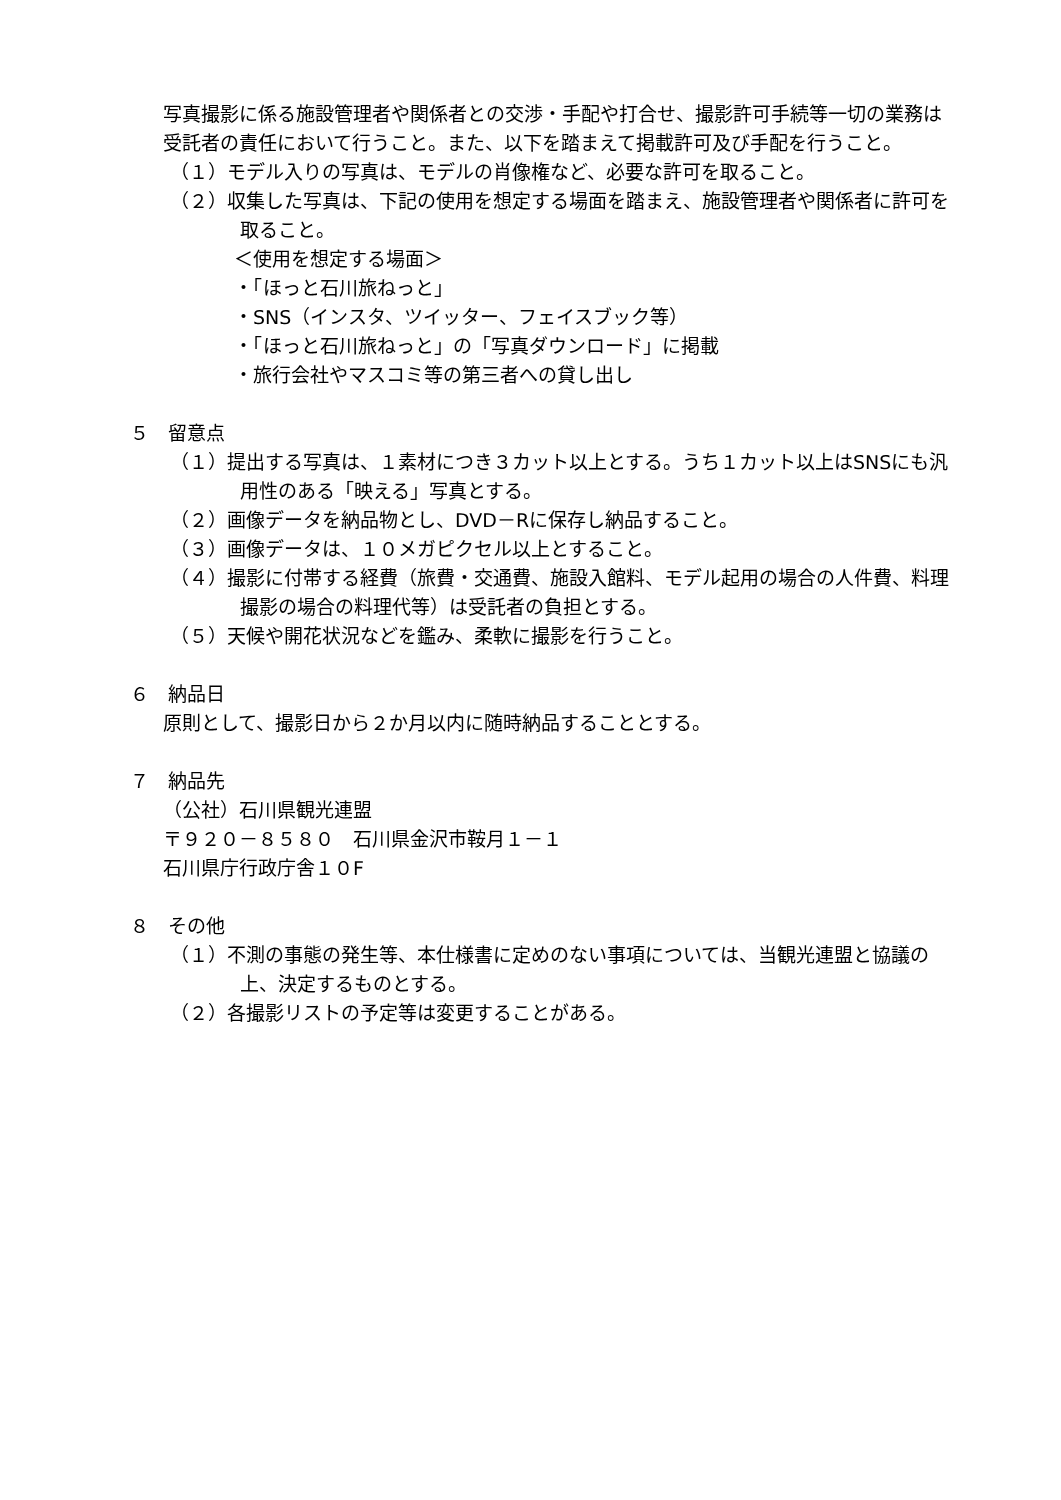写真撮影に係る施設管理者や関係者との交渉・手配や打合せ、撮影許可手続等一切の業務は受託者の責任において行うこと。また、以下を踏まえて掲載許可及び手配を行うこと。
（１）モデル入りの写真は、モデルの肖像権など、必要な許可を取ること。
（２）収集した写真は、下記の使用を想定する場面を踏まえ、施設管理者や関係者に許可を取ること。
＜使用を想定する場面＞
・「ほっと石川旅ねっと」
・SNS（インスタ、ツイッター、フェイスブック等）
・「ほっと石川旅ねっと」の「写真ダウンロード」に掲載
・旅行会社やマスコミ等の第三者への貸し出し
５　留意点
（１）提出する写真は、１素材につき３カット以上とする。うち１カット以上はSNSにも汎用性のある「映える」写真とする。
（２）画像データを納品物とし、DVD－Rに保存し納品すること。
（３）画像データは、１０メガピクセル以上とすること。
（４）撮影に付帯する経費（旅費・交通費、施設入館料、モデル起用の場合の人件費、料理撮影の場合の料理代等）は受託者の負担とする。
（５）天候や開花状況などを鑑み、柔軟に撮影を行うこと。
６　納品日
原則として、撮影日から２か月以内に随時納品することとする。
７　納品先
（公社）石川県観光連盟
〒９２０－８５８０　石川県金沢市鞍月１－１
石川県庁行政庁舎１０F
８　その他
（１）不測の事態の発生等、本仕様書に定めのない事項については、当観光連盟と協議の上、決定するものとする。
（２）各撮影リストの予定等は変更することがある。